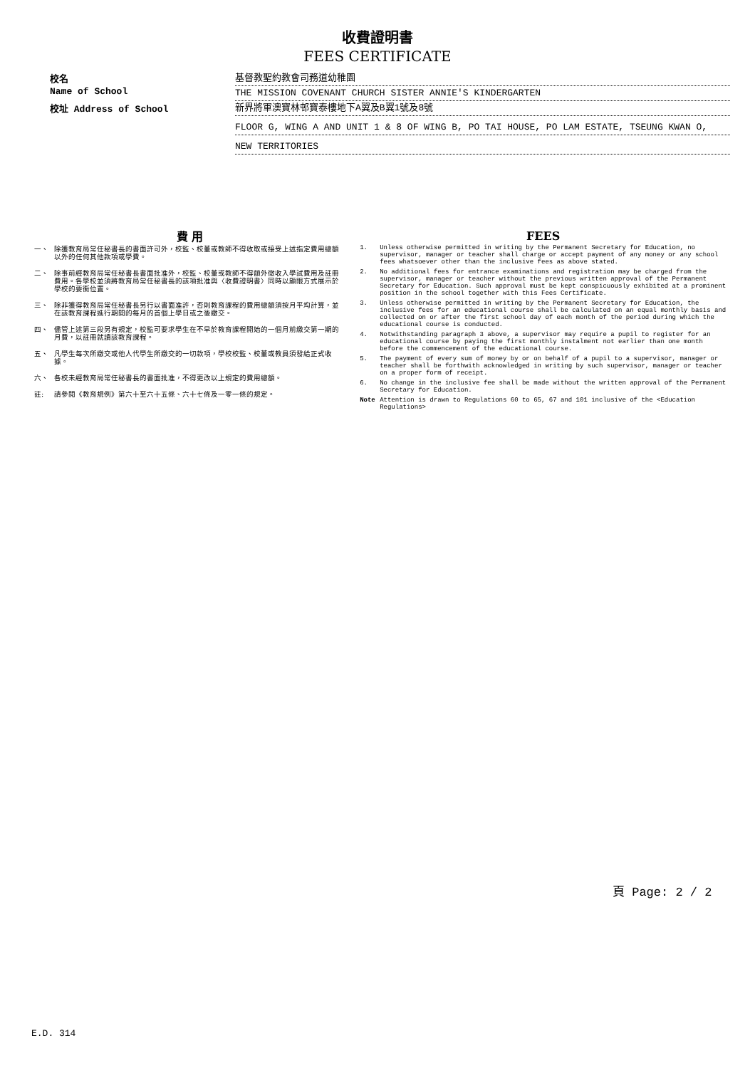收費證明書
FEES CERTIFICATE
校名
基督教聖約教會司務道幼稚園
Name of School
THE MISSION COVENANT CHURCH SISTER ANNIE'S KINDERGARTEN
校址 Address of School
新界將軍澳寶林邨寶泰樓地下A翼及B翼1號及8號
FLOOR G, WING A AND UNIT 1 & 8 OF WING B, PO TAI HOUSE, PO LAM ESTATE, TSEUNG KWAN O,
NEW TERRITORIES
費 用
一、 除獲教育局常任秘書長的書面許可外，校監、校董或教師不得收取或接受上述指定費用總額以外的任何其他款項或學費。
二、 除事前經教育局常任秘書長書面批准外，校監、校董或教師不得額外徵收入學試費用及註冊費用。各學校並須將教育局常任秘書長的該項批准與〈收費證明書〉同時以顯眼方式展示於學校的要衝位置。
三、 除非獲得教育局常任秘書長另行以書面准許，否則教育課程的費用總額須按月平均計算，並在該教育課程進行期間的每月的首個上學日或之後繳交。
四、 儘管上述第三段另有規定，校監可要求學生在不早於教育課程開始的一個月前繳交第一期的月費，以註冊就讀該教育課程。
五、 凡學生每次所繳交或他人代學生所繳交的一切款項，學校校監、校董或教員須發給正式收據。
六、 各校未經教育局常任秘書長的書面批准，不得更改以上規定的費用總額。
註: 請參閱《教育規例》第六十至六十五條、六十七條及一零一條的規定。
FEES
1. Unless otherwise permitted in writing by the Permanent Secretary for Education, no supervisor, manager or teacher shall charge or accept payment of any money or any school fees whatsoever other than the inclusive fees as above stated.
2. No additional fees for entrance examinations and registration may be charged from the supervisor, manager or teacher without the previous written approval of the Permanent Secretary for Education. Such approval must be kept conspicuously exhibited at a prominent position in the school together with this Fees Certificate.
3. Unless otherwise permitted in writing by the Permanent Secretary for Education, the inclusive fees for an educational course shall be calculated on an equal monthly basis and collected on or after the first school day of each month of the period during which the educational course is conducted.
4. Notwithstanding paragraph 3 above, a supervisor may require a pupil to register for an educational course by paying the first monthly instalment not earlier than one month before the commencement of the educational course.
5. The payment of every sum of money by or on behalf of a pupil to a supervisor, manager or teacher shall be forthwith acknowledged in writing by such supervisor, manager or teacher on a proper form of receipt.
6. No change in the inclusive fee shall be made without the written approval of the Permanent Secretary for Education.
Note Attention is drawn to Regulations 60 to 65, 67 and 101 inclusive of the <Education Regulations>
頁 Page: 2 / 2
E.D. 314